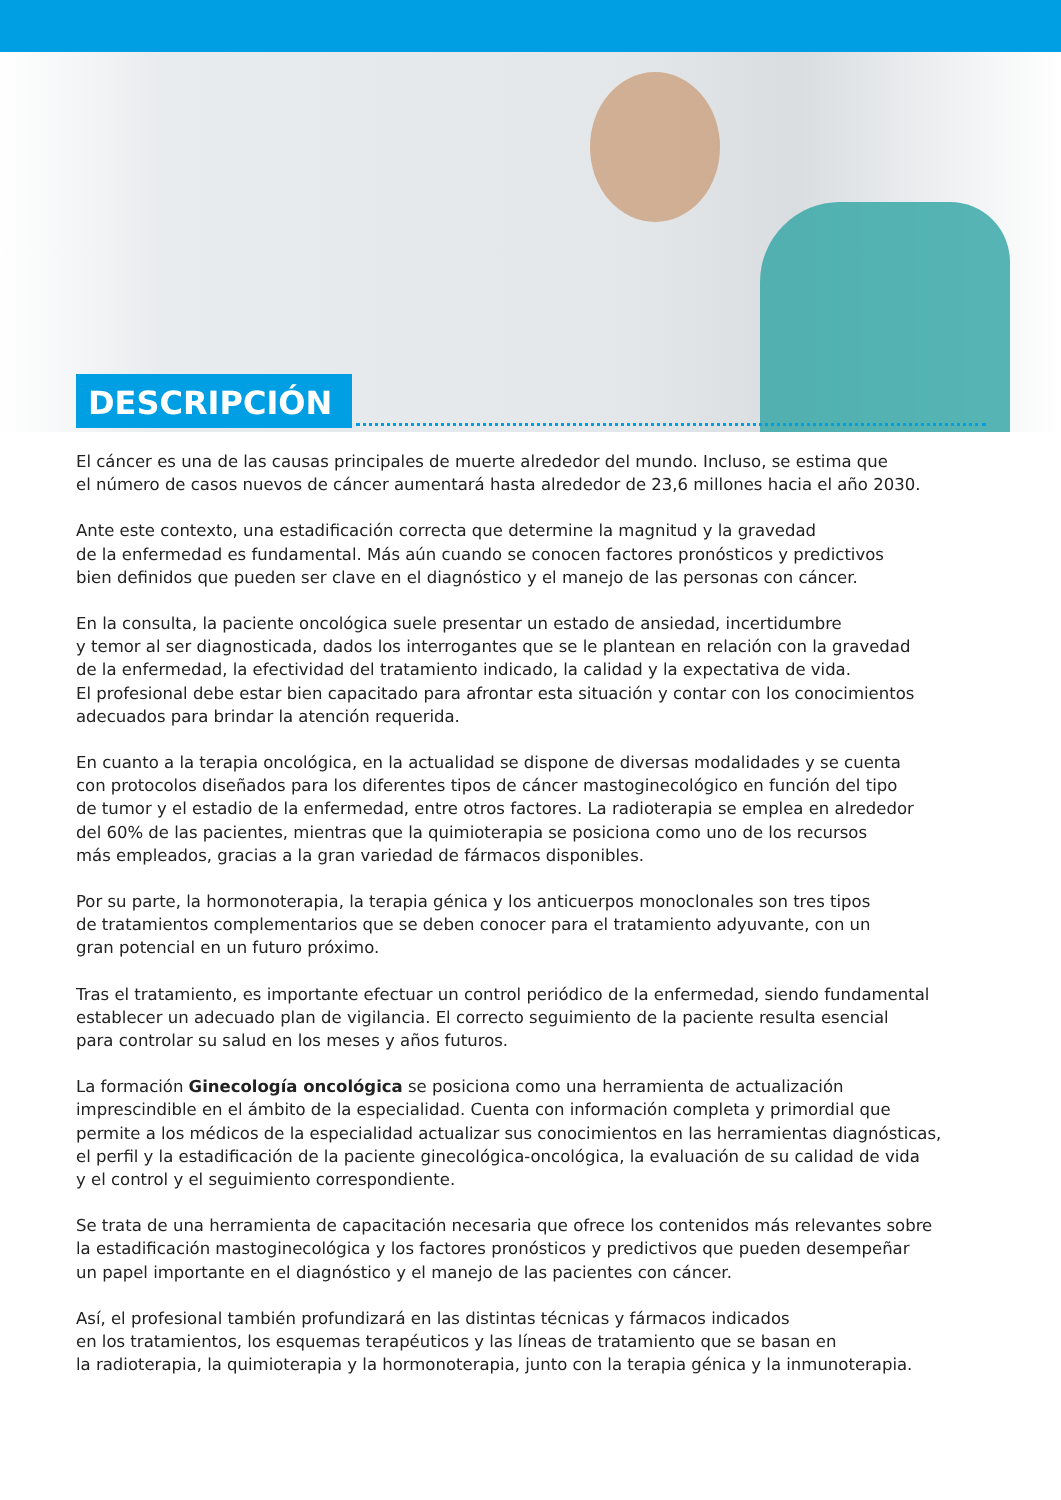DESCRIPCIÓN
El cáncer es una de las causas principales de muerte alrededor del mundo. Incluso, se estima que
el número de casos nuevos de cáncer aumentará hasta alrededor de 23,6 millones hacia el año 2030.
Ante este contexto, una estadificación correcta que determine la magnitud y la gravedad
de la enfermedad es fundamental. Más aún cuando se conocen factores pronósticos y predictivos
bien definidos que pueden ser clave en el diagnóstico y el manejo de las personas con cáncer.
En la consulta, la paciente oncológica suele presentar un estado de ansiedad, incertidumbre
y temor al ser diagnosticada, dados los interrogantes que se le plantean en relación con la gravedad
de la enfermedad, la efectividad del tratamiento indicado, la calidad y la expectativa de vida.
El profesional debe estar bien capacitado para afrontar esta situación y contar con los conocimientos
adecuados para brindar la atención requerida.
En cuanto a la terapia oncológica, en la actualidad se dispone de diversas modalidades y se cuenta
con protocolos diseñados para los diferentes tipos de cáncer mastoginecológico en función del tipo
de tumor y el estadio de la enfermedad, entre otros factores. La radioterapia se emplea en alrededor
del 60% de las pacientes, mientras que la quimioterapia se posiciona como uno de los recursos
más empleados, gracias a la gran variedad de fármacos disponibles.
Por su parte, la hormonoterapia, la terapia génica y los anticuerpos monoclonales son tres tipos
de tratamientos complementarios que se deben conocer para el tratamiento adyuvante, con un
gran potencial en un futuro próximo.
Tras el tratamiento, es importante efectuar un control periódico de la enfermedad, siendo fundamental
establecer un adecuado plan de vigilancia. El correcto seguimiento de la paciente resulta esencial
para controlar su salud en los meses y años futuros.
La formación Ginecología oncológica se posiciona como una herramienta de actualización
imprescindible en el ámbito de la especialidad. Cuenta con información completa y primordial que
permite a los médicos de la especialidad actualizar sus conocimientos en las herramientas diagnósticas,
el perfil y la estadificación de la paciente ginecológica-oncológica, la evaluación de su calidad de vida
y el control y el seguimiento correspondiente.
Se trata de una herramienta de capacitación necesaria que ofrece los contenidos más relevantes sobre
la estadificación mastoginecológica y los factores pronósticos y predictivos que pueden desempeñar
un papel importante en el diagnóstico y el manejo de las pacientes con cáncer.
Así, el profesional también profundizará en las distintas técnicas y fármacos indicados
en los tratamientos, los esquemas terapéuticos y las líneas de tratamiento que se basan en
la radioterapia, la quimioterapia y la hormonoterapia, junto con la terapia génica y la inmunoterapia.